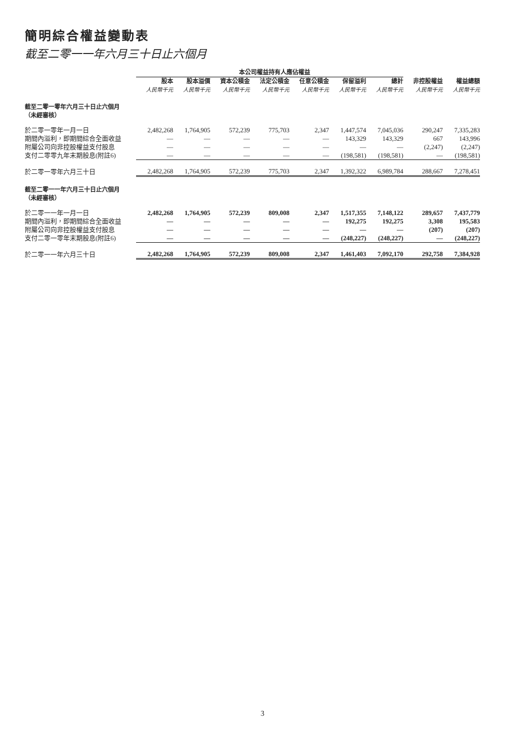簡明綜合權益變動表
截至二零一一年六月三十日止六個月
| | 本公司權益持有人應佔權益 | | | | | | | | |
| --- | --- | --- | --- | --- | --- | --- | --- | --- | --- |
| | 股本 | 股本溢價 | 資本公積金 | 法定公積金 | 任意公積金 | 保留溢利 | 總計 | 非控股權益 | 權益總額 |
| | 人民幣千元 | 人民幣千元 | 人民幣千元 | 人民幣千元 | 人民幣千元 | 人民幣千元 | 人民幣千元 | 人民幣千元 | 人民幣千元 |
| 截至二零一零年六月三十日止六個月 （未經審核） | | | | | | | | | |
| 於二零一零年一月一日 | 2,482,268 | 1,764,905 | 572,239 | 775,703 | 2,347 | 1,447,574 | 7,045,036 | 290,247 | 7,335,283 |
| 期間內溢利，即期間綜合全面收益 | — | — | — | — | — | 143,329 | 143,329 | 667 | 143,996 |
| 附屬公司向非控股權益支付股息 | — | — | — | — | — | — | — | (2,247) | (2,247) |
| 支付二零零九年末期股息(附註6) | — | — | — | — | — | (198,581) | (198,581) | — | (198,581) |
| 於二零一零年六月三十日 | 2,482,268 | 1,764,905 | 572,239 | 775,703 | 2,347 | 1,392,322 | 6,989,784 | 288,667 | 7,278,451 |
| 截至二零一一年六月三十日止六個月 （未經審核） | | | | | | | | | |
| 於二零一一年一月一日 | 2,482,268 | 1,764,905 | 572,239 | 809,008 | 2,347 | 1,517,355 | 7,148,122 | 289,657 | 7,437,779 |
| 期間內溢利，即期間綜合全面收益 | — | — | — | — | — | 192,275 | 192,275 | 3,308 | 195,583 |
| 附屬公司向非控股權益支付股息 | — | — | — | — | — | — | — | (207) | (207) |
| 支付二零一零年末期股息(附註6) | — | — | — | — | — | (248,227) | (248,227) | — | (248,227) |
| 於二零一一年六月三十日 | 2,482,268 | 1,764,905 | 572,239 | 809,008 | 2,347 | 1,461,403 | 7,092,170 | 292,758 | 7,384,928 |
3